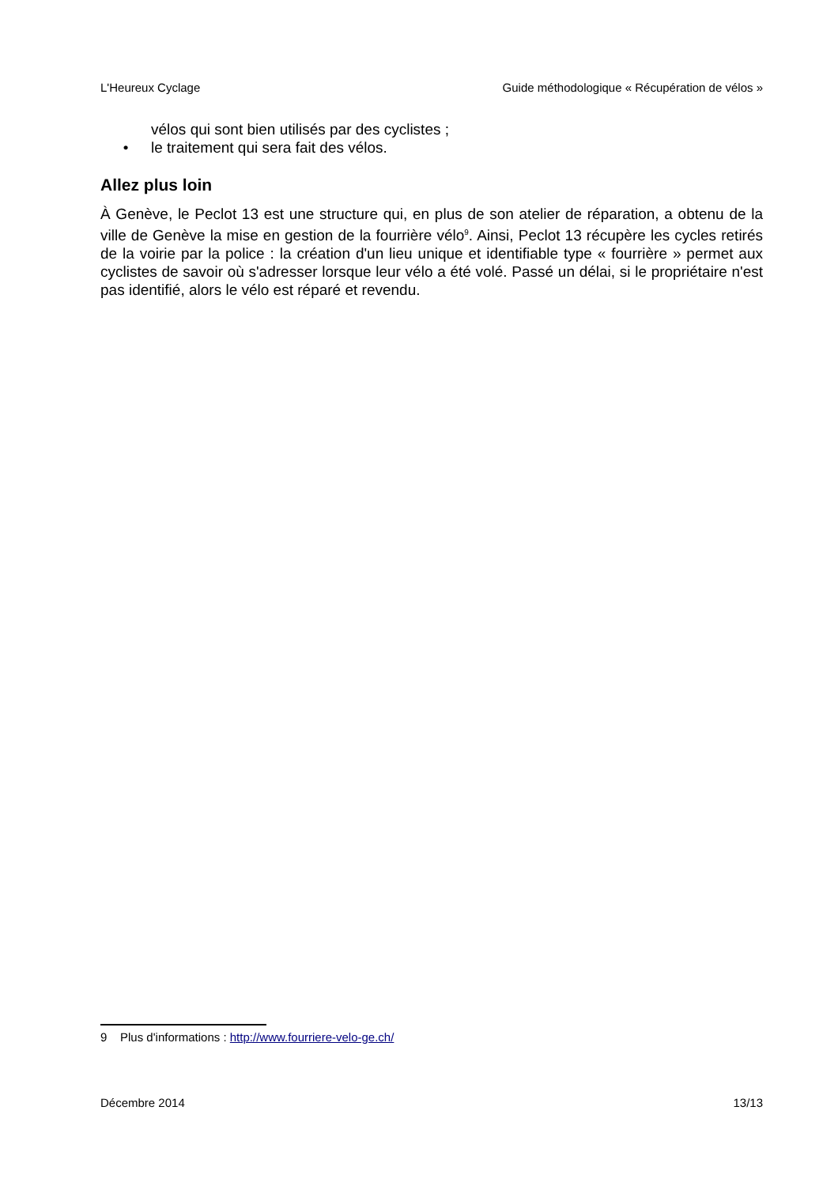L'Heureux Cyclage Guide méthodologique « Récupération de vélos »
vélos qui sont bien utilisés par des cyclistes ;
• le traitement qui sera fait des vélos.
Allez plus loin
À Genève, le Peclot 13 est une structure qui, en plus de son atelier de réparation, a obtenu de la ville de Genève la mise en gestion de la fourrière vélo<sup>9</sup>. Ainsi, Peclot 13 récupère les cycles retirés de la voirie par la police : la création d'un lieu unique et identifiable type « fourrière » permet aux cyclistes de savoir où s'adresser lorsque leur vélo a été volé. Passé un délai, si le propriétaire n'est pas identifié, alors le vélo est réparé et revendu.
9 Plus d'informations : http://www.fourriere-velo-ge.ch/
Décembre 2014 13/13